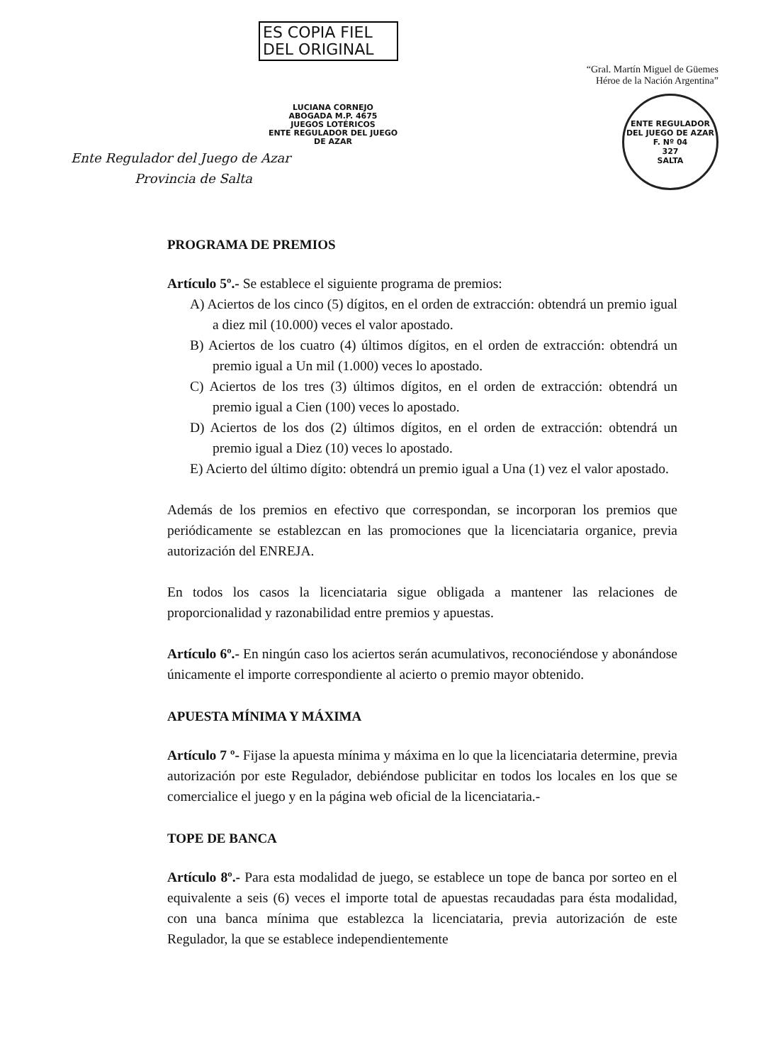ES COPIA FIEL
DEL ORIGINAL
LUCIANA CORNEJO
ABOGADA M.P. 4675
JUEGOS LOTÉRICOS
ENTE REGULADOR DEL JUEGO DE AZAR
Ente Regulador del Juego de Azar
Provincia de Salta
“Gral. Martín Miguel de Güemes
Héroe de la Nación Argentina”
ENTE REGULADOR DEL JUEGO DE AZAR
F. Nº 04
327
SALTA
PROGRAMA DE PREMIOS
Artículo 5º.- Se establece el siguiente programa de premios:
A) Aciertos de los cinco (5) dígitos, en el orden de extracción: obtendrá un premio igual a diez mil (10.000) veces el valor apostado.
B) Aciertos de los cuatro (4) últimos dígitos, en el orden de extracción: obtendrá un premio igual a Un mil (1.000) veces lo apostado.
C) Aciertos de los tres (3) últimos dígitos, en el orden de extracción: obtendrá un premio igual a Cien (100) veces lo apostado.
D) Aciertos de los dos (2) últimos dígitos, en el orden de extracción: obtendrá un premio igual a Diez (10) veces lo apostado.
E) Acierto del último dígito: obtendrá un premio igual a Una (1) vez el valor apostado.
Además de los premios en efectivo que correspondan, se incorporan los premios que periódicamente se establezcan en las promociones que la licenciataria organice, previa autorización del ENREJA.
En todos los casos la licenciataria sigue obligada a mantener las relaciones de proporcionalidad y razonabilidad entre premios y apuestas.
Artículo 6º.- En ningún caso los aciertos serán acumulativos, reconociéndose y abonándose únicamente el importe correspondiente al acierto o premio mayor obtenido.
APUESTA MÍNIMA Y MÁXIMA
Artículo 7 º- Fijase la apuesta mínima y máxima en lo que la licenciataria determine, previa autorización por este Regulador, debiéndose publicitar en todos los locales en los que se comercialice el juego y en la página web oficial de la licenciataria.-
TOPE DE BANCA
Artículo 8º.- Para esta modalidad de juego, se establece un tope de banca por sorteo en el equivalente a seis (6) veces el importe total de apuestas recaudadas para ésta modalidad, con una banca mínima que establezca la licenciataria, previa autorización de este Regulador, la que se establece independientemente